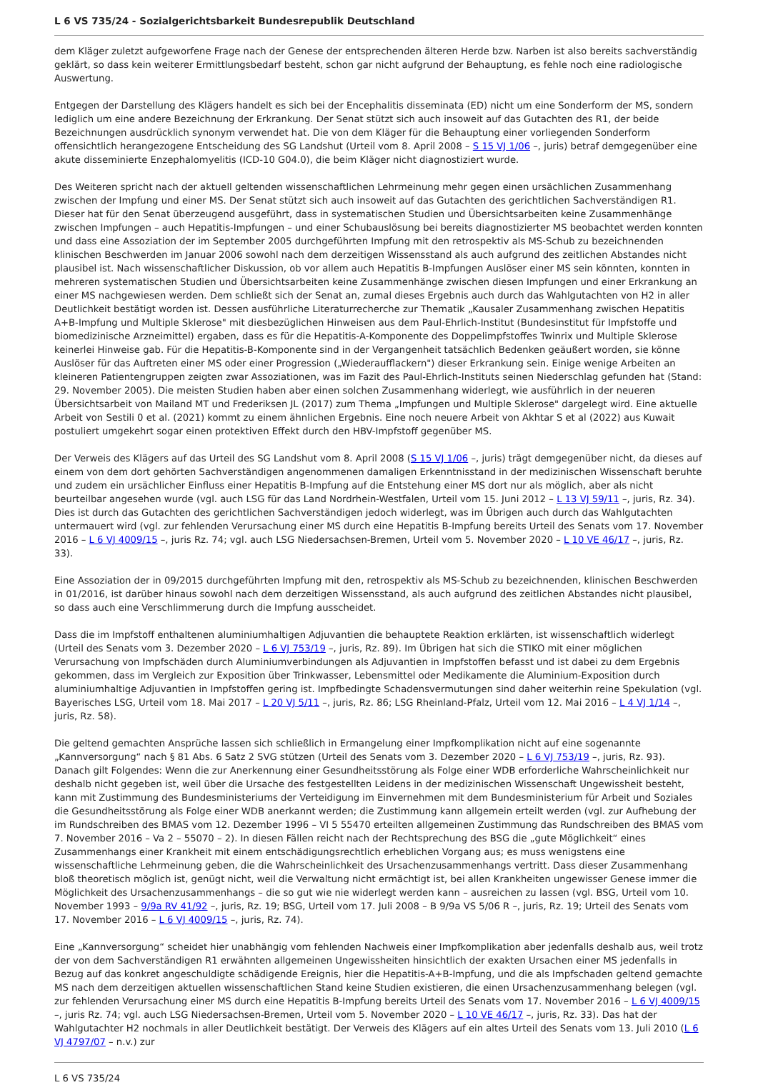L 6 VS 735/24 - Sozialgerichtsbarkeit Bundesrepublik Deutschland
dem Kläger zuletzt aufgeworfene Frage nach der Genese der entsprechenden älteren Herde bzw. Narben ist also bereits sachverständig geklärt, so dass kein weiterer Ermittlungsbedarf besteht, schon gar nicht aufgrund der Behauptung, es fehle noch eine radiologische Auswertung.
Entgegen der Darstellung des Klägers handelt es sich bei der Encephalitis disseminata (ED) nicht um eine Sonderform der MS, sondern lediglich um eine andere Bezeichnung der Erkrankung. Der Senat stützt sich auch insoweit auf das Gutachten des R1, der beide Bezeichnungen ausdrücklich synonym verwendet hat. Die von dem Kläger für die Behauptung einer vorliegenden Sonderform offensichtlich herangezogene Entscheidung des SG Landshut (Urteil vom 8. April 2008 – S 15 VJ 1/06 –, juris) betraf demgegenüber eine akute disseminierte Enzephalomyelitis (ICD-10 G04.0), die beim Kläger nicht diagnostiziert wurde.
Des Weiteren spricht nach der aktuell geltenden wissenschaftlichen Lehrmeinung mehr gegen einen ursächlichen Zusammenhang zwischen der Impfung und einer MS. Der Senat stützt sich auch insoweit auf das Gutachten des gerichtlichen Sachverständigen R1. Dieser hat für den Senat überzeugend ausgeführt, dass in systematischen Studien und Übersichtsarbeiten keine Zusammenhänge zwischen Impfungen – auch Hepatitis-Impfungen – und einer Schubauslösung bei bereits diagnostizierter MS beobachtet werden konnten und dass eine Assoziation der im September 2005 durchgeführten Impfung mit den retrospektiv als MS-Schub zu bezeichnenden klinischen Beschwerden im Januar 2006 sowohl nach dem derzeitigen Wissensstand als auch aufgrund des zeitlichen Abstandes nicht plausibel ist. Nach wissenschaftlicher Diskussion, ob vor allem auch Hepatitis B-Impfungen Auslöser einer MS sein könnten, konnten in mehreren systematischen Studien und Übersichtsarbeiten keine Zusammenhänge zwischen diesen Impfungen und einer Erkrankung an einer MS nachgewiesen werden. Dem schließt sich der Senat an, zumal dieses Ergebnis auch durch das Wahlgutachten von H2 in aller Deutlichkeit bestätigt worden ist. Dessen ausführliche Literaturrecherche zur Thematik „Kausaler Zusammenhang zwischen Hepatitis A+B-Impfung und Multiple Sklerose" mit diesbezüglichen Hinweisen aus dem Paul-Ehrlich-Institut (Bundesinstitut für Impfstoffe und biomedizinische Arzneimittel) ergaben, dass es für die Hepatitis-A-Komponente des Doppelimpfstoffes Twinrix und Multiple Sklerose keinerlei Hinweise gab. Für die Hepatitis-B-Komponente sind in der Vergangenheit tatsächlich Bedenken geäußert worden, sie könne Auslöser für das Auftreten einer MS oder einer Progression („Wiederaufflackern") dieser Erkrankung sein. Einige wenige Arbeiten an kleineren Patientengruppen zeigten zwar Assoziationen, was im Fazit des Paul-Ehrlich-Instituts seinen Niederschlag gefunden hat (Stand: 29. November 2005). Die meisten Studien haben aber einen solchen Zusammenhang widerlegt, wie ausführlich in der neueren Übersichtsarbeit von Mailand MT und Frederiksen JL (2017) zum Thema „Impfungen und Multiple Sklerose" dargelegt wird. Eine aktuelle Arbeit von Sestili 0 et al. (2021) kommt zu einem ähnlichen Ergebnis. Eine noch neuere Arbeit von Akhtar S et al (2022) aus Kuwait postuliert umgekehrt sogar einen protektiven Effekt durch den HBV-Impfstoff gegenüber MS.
Der Verweis des Klägers auf das Urteil des SG Landshut vom 8. April 2008 (S 15 VJ 1/06 –, juris) trägt demgegenüber nicht, da dieses auf einem von dem dort gehörten Sachverständigen angenommenen damaligen Erkenntnisstand in der medizinischen Wissenschaft beruhte und zudem ein ursächlicher Einfluss einer Hepatitis B-Impfung auf die Entstehung einer MS dort nur als möglich, aber als nicht beurteilbar angesehen wurde (vgl. auch LSG für das Land Nordrhein-Westfalen, Urteil vom 15. Juni 2012 – L 13 VJ 59/11 –, juris, Rz. 34). Dies ist durch das Gutachten des gerichtlichen Sachverständigen jedoch widerlegt, was im Übrigen auch durch das Wahlgutachten untermauert wird (vgl. zur fehlenden Verursachung einer MS durch eine Hepatitis B-Impfung bereits Urteil des Senats vom 17. November 2016 – L 6 VJ 4009/15 –, juris Rz. 74; vgl. auch LSG Niedersachsen-Bremen, Urteil vom 5. November 2020 – L 10 VE 46/17 –, juris, Rz. 33).
Eine Assoziation der in 09/2015 durchgeführten Impfung mit den, retrospektiv als MS-Schub zu bezeichnenden, klinischen Beschwerden in 01/2016, ist darüber hinaus sowohl nach dem derzeitigen Wissensstand, als auch aufgrund des zeitlichen Abstandes nicht plausibel, so dass auch eine Verschlimmerung durch die Impfung ausscheidet.
Dass die im Impfstoff enthaltenen aluminiumhaltigen Adjuvantien die behauptete Reaktion erklärten, ist wissenschaftlich widerlegt (Urteil des Senats vom 3. Dezember 2020 – L 6 VJ 753/19 –, juris, Rz. 89). Im Übrigen hat sich die STIKO mit einer möglichen Verursachung von Impfschäden durch Aluminiumverbindungen als Adjuvantien in Impfstoffen befasst und ist dabei zu dem Ergebnis gekommen, dass im Vergleich zur Exposition über Trinkwasser, Lebensmittel oder Medikamente die Aluminium-Exposition durch aluminiumhaltige Adjuvantien in Impfstoffen gering ist. Impfbedingte Schadensvermutungen sind daher weiterhin reine Spekulation (vgl. Bayerisches LSG, Urteil vom 18. Mai 2017 – L 20 VJ 5/11 –, juris, Rz. 86; LSG Rheinland-Pfalz, Urteil vom 12. Mai 2016 – L 4 VJ 1/14 –, juris, Rz. 58).
Die geltend gemachten Ansprüche lassen sich schließlich in Ermangelung einer Impfkomplikation nicht auf eine sogenannte „Kannversorgung“ nach § 81 Abs. 6 Satz 2 SVG stützen (Urteil des Senats vom 3. Dezember 2020 – L 6 VJ 753/19 –, juris, Rz. 93). Danach gilt Folgendes: Wenn die zur Anerkennung einer Gesundheitsstörung als Folge einer WDB erforderliche Wahrscheinlichkeit nur deshalb nicht gegeben ist, weil über die Ursache des festgestellten Leidens in der medizinischen Wissenschaft Ungewissheit besteht, kann mit Zustimmung des Bundesministeriums der Verteidigung im Einvernehmen mit dem Bundesministerium für Arbeit und Soziales die Gesundheitsstörung als Folge einer WDB anerkannt werden; die Zustimmung kann allgemein erteilt werden (vgl. zur Aufhebung der im Rundschreiben des BMAS vom 12. Dezember 1996 – VI 5 55470 erteilten allgemeinen Zustimmung das Rundschreiben des BMAS vom 7. November 2016 – Va 2 – 55070 – 2). In diesen Fällen reicht nach der Rechtsprechung des BSG die „gute Möglichkeit“ eines Zusammenhangs einer Krankheit mit einem entschädigungsrechtlich erheblichen Vorgang aus; es muss wenigstens eine wissenschaftliche Lehrmeinung geben, die die Wahrscheinlichkeit des Ursachenzusammenhangs vertritt. Dass dieser Zusammenhang bloß theoretisch möglich ist, genügt nicht, weil die Verwaltung nicht ermächtigt ist, bei allen Krankheiten ungewisser Genese immer die Möglichkeit des Ursachenzusammenhangs – die so gut wie nie widerlegt werden kann – ausreichen zu lassen (vgl. BSG, Urteil vom 10. November 1993 – 9/9a RV 41/92 –, juris, Rz. 19; BSG, Urteil vom 17. Juli 2008 – B 9/9a VS 5/06 R –, juris, Rz. 19; Urteil des Senats vom 17. November 2016 – L 6 VJ 4009/15 –, juris, Rz. 74).
Eine „Kannversorgung“ scheidet hier unabhängig vom fehlenden Nachweis einer Impfkomplikation aber jedenfalls deshalb aus, weil trotz der von dem Sachverständigen R1 erwähnten allgemeinen Ungewissheiten hinsichtlich der exakten Ursachen einer MS jedenfalls in Bezug auf das konkret angeschuldigte schädigende Ereignis, hier die Hepatitis-A+B-Impfung, und die als Impfschaden geltend gemachte MS nach dem derzeitigen aktuellen wissenschaftlichen Stand keine Studien existieren, die einen Ursachenzusammenhang belegen (vgl. zur fehlenden Verursachung einer MS durch eine Hepatitis B-Impfung bereits Urteil des Senats vom 17. November 2016 – L 6 VJ 4009/15 –, juris Rz. 74; vgl. auch LSG Niedersachsen-Bremen, Urteil vom 5. November 2020 – L 10 VE 46/17 –, juris, Rz. 33). Das hat der Wahlgutachter H2 nochmals in aller Deutlichkeit bestätigt. Der Verweis des Klägers auf ein altes Urteil des Senats vom 13. Juli 2010 (L 6 VJ 4797/07 – n.v.) zur
L 6 VS 735/24